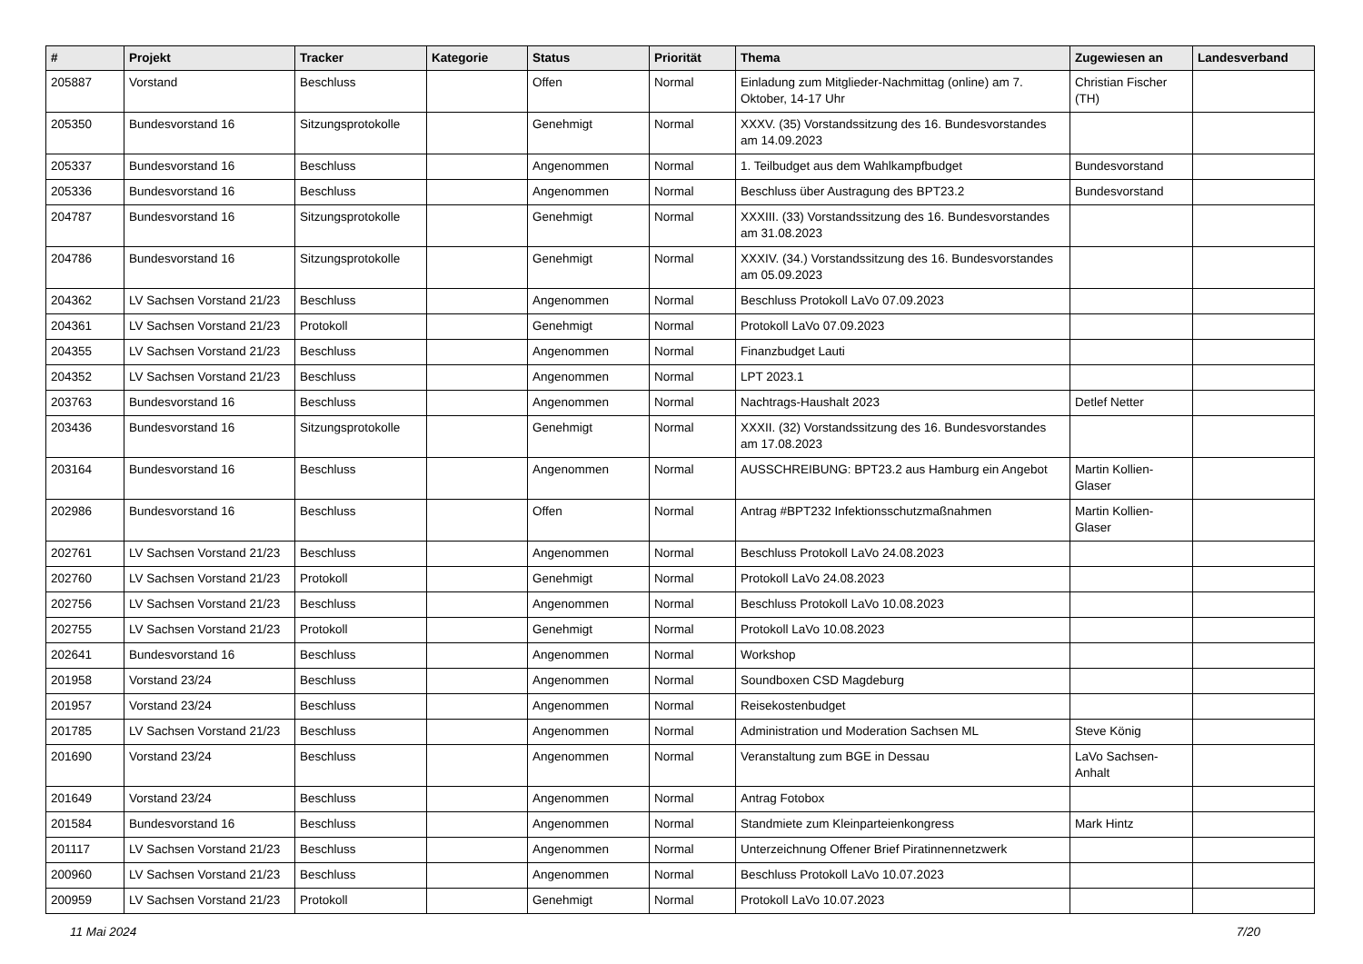| # | Projekt | Tracker | Kategorie | Status | Priorität | Thema | Zugewiesen an | Landesverband |
| --- | --- | --- | --- | --- | --- | --- | --- | --- |
| 205887 | Vorstand | Beschluss | | Offen | Normal | Einladung zum Mitglieder-Nachmittag (online) am 7. Oktober, 14-17 Uhr | Christian Fischer (TH) | |
| 205350 | Bundesvorstand 16 | Sitzungsprotokolle | | Genehmigt | Normal | XXXV. (35) Vorstandssitzung des 16. Bundesvorstandes am 14.09.2023 | | |
| 205337 | Bundesvorstand 16 | Beschluss | | Angenommen | Normal | 1. Teilbudget aus dem Wahlkampfbudget | Bundesvorstand | |
| 205336 | Bundesvorstand 16 | Beschluss | | Angenommen | Normal | Beschluss über Austragung des BPT23.2 | Bundesvorstand | |
| 204787 | Bundesvorstand 16 | Sitzungsprotokolle | | Genehmigt | Normal | XXXIII. (33) Vorstandssitzung des 16. Bundesvorstandes am 31.08.2023 | | |
| 204786 | Bundesvorstand 16 | Sitzungsprotokolle | | Genehmigt | Normal | XXXIV. (34.) Vorstandssitzung des 16. Bundesvorstandes am 05.09.2023 | | |
| 204362 | LV Sachsen Vorstand 21/23 | Beschluss | | Angenommen | Normal | Beschluss Protokoll LaVo 07.09.2023 | | |
| 204361 | LV Sachsen Vorstand 21/23 | Protokoll | | Genehmigt | Normal | Protokoll LaVo 07.09.2023 | | |
| 204355 | LV Sachsen Vorstand 21/23 | Beschluss | | Angenommen | Normal | Finanzbudget Lauti | | |
| 204352 | LV Sachsen Vorstand 21/23 | Beschluss | | Angenommen | Normal | LPT 2023.1 | | |
| 203763 | Bundesvorstand 16 | Beschluss | | Angenommen | Normal | Nachtrags-Haushalt 2023 | Detlef Netter | |
| 203436 | Bundesvorstand 16 | Sitzungsprotokolle | | Genehmigt | Normal | XXXII. (32) Vorstandssitzung des 16. Bundesvorstandes am 17.08.2023 | | |
| 203164 | Bundesvorstand 16 | Beschluss | | Angenommen | Normal | AUSSCHREIBUNG: BPT23.2 aus Hamburg ein Angebot | Martin Kollien-Glaser | |
| 202986 | Bundesvorstand 16 | Beschluss | | Offen | Normal | Antrag #BPT232 Infektionsschutzmaßnahmen | Martin Kollien-Glaser | |
| 202761 | LV Sachsen Vorstand 21/23 | Beschluss | | Angenommen | Normal | Beschluss Protokoll LaVo 24.08.2023 | | |
| 202760 | LV Sachsen Vorstand 21/23 | Protokoll | | Genehmigt | Normal | Protokoll LaVo 24.08.2023 | | |
| 202756 | LV Sachsen Vorstand 21/23 | Beschluss | | Angenommen | Normal | Beschluss Protokoll LaVo 10.08.2023 | | |
| 202755 | LV Sachsen Vorstand 21/23 | Protokoll | | Genehmigt | Normal | Protokoll LaVo 10.08.2023 | | |
| 202641 | Bundesvorstand 16 | Beschluss | | Angenommen | Normal | Workshop | | |
| 201958 | Vorstand 23/24 | Beschluss | | Angenommen | Normal | Soundboxen CSD Magdeburg | | |
| 201957 | Vorstand 23/24 | Beschluss | | Angenommen | Normal | Reisekostenbudget | | |
| 201785 | LV Sachsen Vorstand 21/23 | Beschluss | | Angenommen | Normal | Administration und Moderation Sachsen ML | Steve König | |
| 201690 | Vorstand 23/24 | Beschluss | | Angenommen | Normal | Veranstaltung zum BGE in Dessau | LaVo Sachsen-Anhalt | |
| 201649 | Vorstand 23/24 | Beschluss | | Angenommen | Normal | Antrag Fotobox | | |
| 201584 | Bundesvorstand 16 | Beschluss | | Angenommen | Normal | Standmiete zum Kleinparteienkongress | Mark Hintz | |
| 201117 | LV Sachsen Vorstand 21/23 | Beschluss | | Angenommen | Normal | Unterzeichnung Offener Brief Piratinnennetzwerk | | |
| 200960 | LV Sachsen Vorstand 21/23 | Beschluss | | Angenommen | Normal | Beschluss Protokoll LaVo 10.07.2023 | | |
| 200959 | LV Sachsen Vorstand 21/23 | Protokoll | | Genehmigt | Normal | Protokoll LaVo 10.07.2023 | | |
11 Mai 2024 7/20